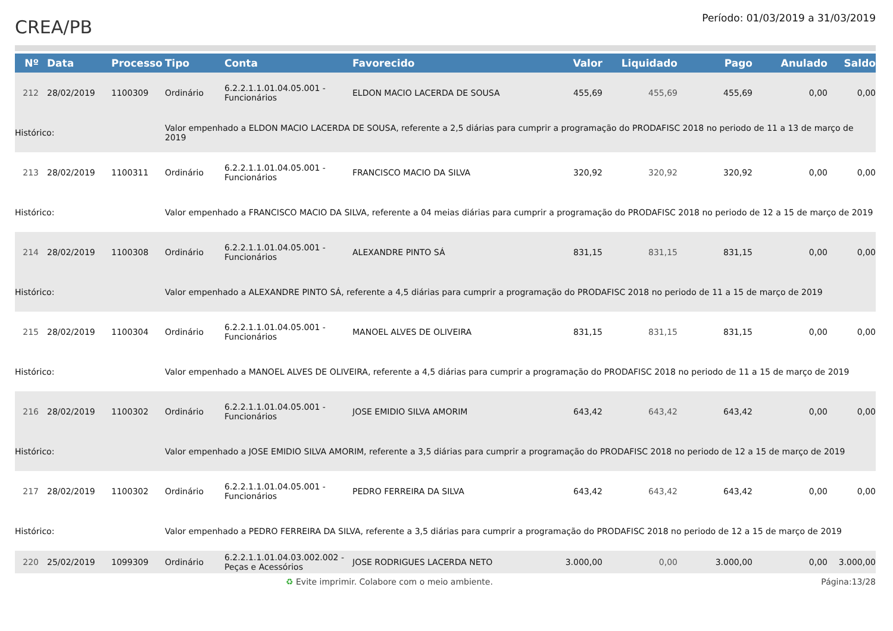CREA/PB
Período: 01/03/2019 a 31/03/2019
| Nº | Data | Processo | Tipo | Conta | Favorecido | Valor | Liquidado | Pago | Anulado | Saldo |
| --- | --- | --- | --- | --- | --- | --- | --- | --- | --- | --- |
| 212 | 28/02/2019 | 1100309 | Ordinário | 6.2.2.1.1.01.04.05.001 - Funcionários | ELDON MACIO LACERDA DE SOUSA | 455,69 | 455,69 | 455,69 | 0,00 | 0,00 |
| Histórico: | | | Valor empenhado a ELDON MACIO LACERDA DE SOUSA, referente a 2,5 diárias para cumprir a programação do PRODAFISC 2018 no periodo de 11 a 13 de março de 2019 | | | | | | | |
| 213 | 28/02/2019 | 1100311 | Ordinário | 6.2.2.1.1.01.04.05.001 - Funcionários | FRANCISCO MACIO DA SILVA | 320,92 | 320,92 | 320,92 | 0,00 | 0,00 |
| Histórico: | | | Valor empenhado a FRANCISCO MACIO DA SILVA, referente a 04 meias diárias para cumprir a programação do PRODAFISC 2018 no periodo de 12 a 15 de março de 2019 | | | | | | | |
| 214 | 28/02/2019 | 1100308 | Ordinário | 6.2.2.1.1.01.04.05.001 - Funcionários | ALEXANDRE PINTO SÁ | 831,15 | 831,15 | 831,15 | 0,00 | 0,00 |
| Histórico: | | | Valor empenhado a ALEXANDRE PINTO SÁ, referente a 4,5 diárias para cumprir a programação do PRODAFISC 2018 no periodo de 11 a 15 de março de 2019 | | | | | | | |
| 215 | 28/02/2019 | 1100304 | Ordinário | 6.2.2.1.1.01.04.05.001 - Funcionários | MANOEL ALVES DE OLIVEIRA | 831,15 | 831,15 | 831,15 | 0,00 | 0,00 |
| Histórico: | | | Valor empenhado a MANOEL ALVES DE OLIVEIRA, referente a 4,5 diárias para cumprir a programação do PRODAFISC 2018 no periodo de 11 a 15 de março de 2019 | | | | | | | |
| 216 | 28/02/2019 | 1100302 | Ordinário | 6.2.2.1.1.01.04.05.001 - Funcionários | JOSE EMIDIO SILVA AMORIM | 643,42 | 643,42 | 643,42 | 0,00 | 0,00 |
| Histórico: | | | Valor empenhado a JOSE EMIDIO SILVA AMORIM, referente a 3,5 diárias para cumprir a programação do PRODAFISC 2018 no periodo de 12 a 15 de março de 2019 | | | | | | | |
| 217 | 28/02/2019 | 1100302 | Ordinário | 6.2.2.1.1.01.04.05.001 - Funcionários | PEDRO FERREIRA DA SILVA | 643,42 | 643,42 | 643,42 | 0,00 | 0,00 |
| Histórico: | | | Valor empenhado a PEDRO FERREIRA DA SILVA, referente a 3,5 diárias para cumprir a programação do PRODAFISC 2018 no periodo de 12 a 15 de março de 2019 | | | | | | | |
| 220 | 25/02/2019 | 1099309 | Ordinário | 6.2.2.1.1.01.04.03.002.002 - Peças e Acessórios | JOSE RODRIGUES LACERDA NETO | 3.000,00 | 0,00 | 3.000,00 | 0,00 | 3.000,00 |
♻ Evite imprimir. Colabore com o meio ambiente. Página:13/28